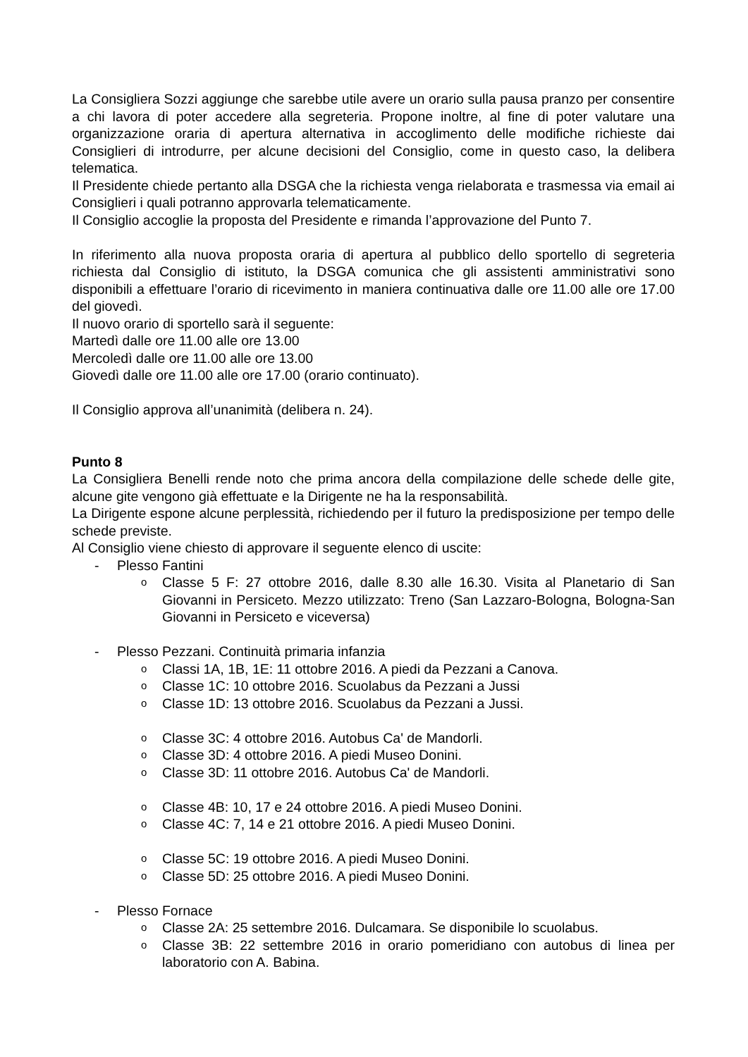La Consigliera Sozzi aggiunge che sarebbe utile avere un orario sulla pausa pranzo per consentire a chi lavora di poter accedere alla segreteria. Propone inoltre, al fine di poter valutare una organizzazione oraria di apertura alternativa in accoglimento delle modifiche richieste dai Consiglieri di introdurre, per alcune decisioni del Consiglio, come in questo caso, la delibera telematica.
Il Presidente chiede pertanto alla DSGA che la richiesta venga rielaborata e trasmessa via email ai Consiglieri i quali potranno approvarla telematicamente.
Il Consiglio accoglie la proposta del Presidente e rimanda l’approvazione del Punto 7.
In riferimento alla nuova proposta oraria di apertura al pubblico dello sportello di segreteria richiesta dal Consiglio di istituto, la DSGA comunica che gli assistenti amministrativi sono disponibili a effettuare l’orario di ricevimento in maniera continuativa dalle ore 11.00 alle ore 17.00 del giovedì.
Il nuovo orario di sportello sarà il seguente:
Martedì dalle ore 11.00 alle ore 13.00
Mercoledì dalle ore 11.00 alle ore 13.00
Giovedì dalle ore 11.00 alle ore 17.00 (orario continuato).
Il Consiglio approva all’unanimità (delibera n. 24).
Punto 8
La Consigliera Benelli rende noto che prima ancora della compilazione delle schede delle gite, alcune gite vengono già effettuate e la Dirigente ne ha la responsabilità.
La Dirigente espone alcune perplessità, richiedendo per il futuro la predisposizione per tempo delle schede previste.
Al Consiglio viene chiesto di approvare il seguente elenco di uscite:
- Plesso Fantini
o Classe 5 F: 27 ottobre 2016, dalle 8.30 alle 16.30. Visita al Planetario di San Giovanni in Persiceto. Mezzo utilizzato: Treno (San Lazzaro-Bologna, Bologna-San Giovanni in Persiceto e viceversa)
- Plesso Pezzani. Continuità primaria infanzia
o Classi 1A, 1B, 1E: 11 ottobre 2016. A piedi da Pezzani a Canova.
o Classe 1C: 10 ottobre 2016. Scuolabus da Pezzani a Jussi
o Classe 1D: 13 ottobre 2016. Scuolabus da Pezzani a Jussi.
o Classe 3C: 4 ottobre 2016. Autobus Ca' de Mandorli.
o Classe 3D: 4 ottobre 2016. A piedi Museo Donini.
o Classe 3D: 11 ottobre 2016. Autobus Ca' de Mandorli.
o Classe 4B: 10, 17 e 24 ottobre 2016. A piedi Museo Donini.
o Classe 4C: 7, 14 e 21 ottobre 2016. A piedi Museo Donini.
o Classe 5C: 19 ottobre 2016. A piedi Museo Donini.
o Classe 5D: 25 ottobre 2016. A piedi Museo Donini.
- Plesso Fornace
o Classe 2A: 25 settembre 2016. Dulcamara. Se disponibile lo scuolabus.
o Classe 3B: 22 settembre 2016 in orario pomeridiano con autobus di linea per laboratorio con A. Babina.